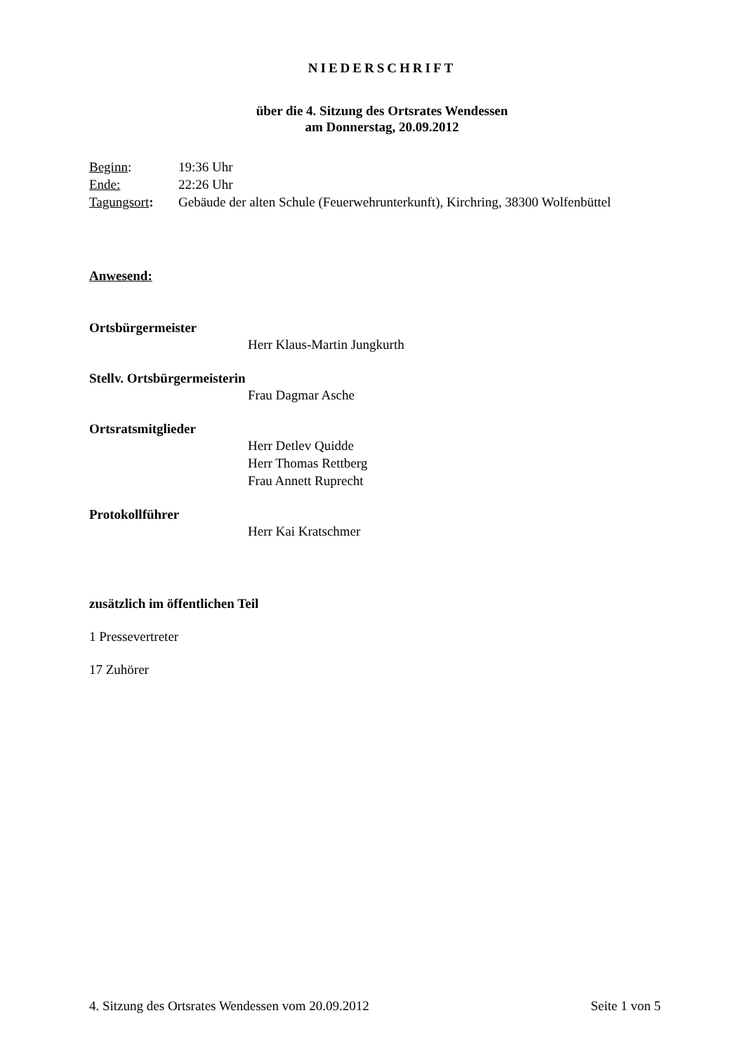NIEDERSCHRIFT
über die 4. Sitzung des Ortsrates Wendessen
am Donnerstag, 20.09.2012
Beginn: 19:36 Uhr
Ende: 22:26 Uhr
Tagungsort: Gebäude der alten Schule (Feuerwehrunterkunft), Kirchring, 38300 Wolfenbüttel
Anwesend:
Ortsbürgermeister
Herr Klaus-Martin Jungkurth
Stellv. Ortsbürgermeisterin
Frau Dagmar Asche
Ortsratsmitglieder
Herr Detlev Quidde
Herr Thomas Rettberg
Frau Annett Ruprecht
Protokollführer
Herr Kai Kratschmer
zusätzlich im öffentlichen Teil
1 Pressevertreter
17 Zuhörer
4. Sitzung des Ortsrates Wendessen vom 20.09.2012 Seite 1 von 5